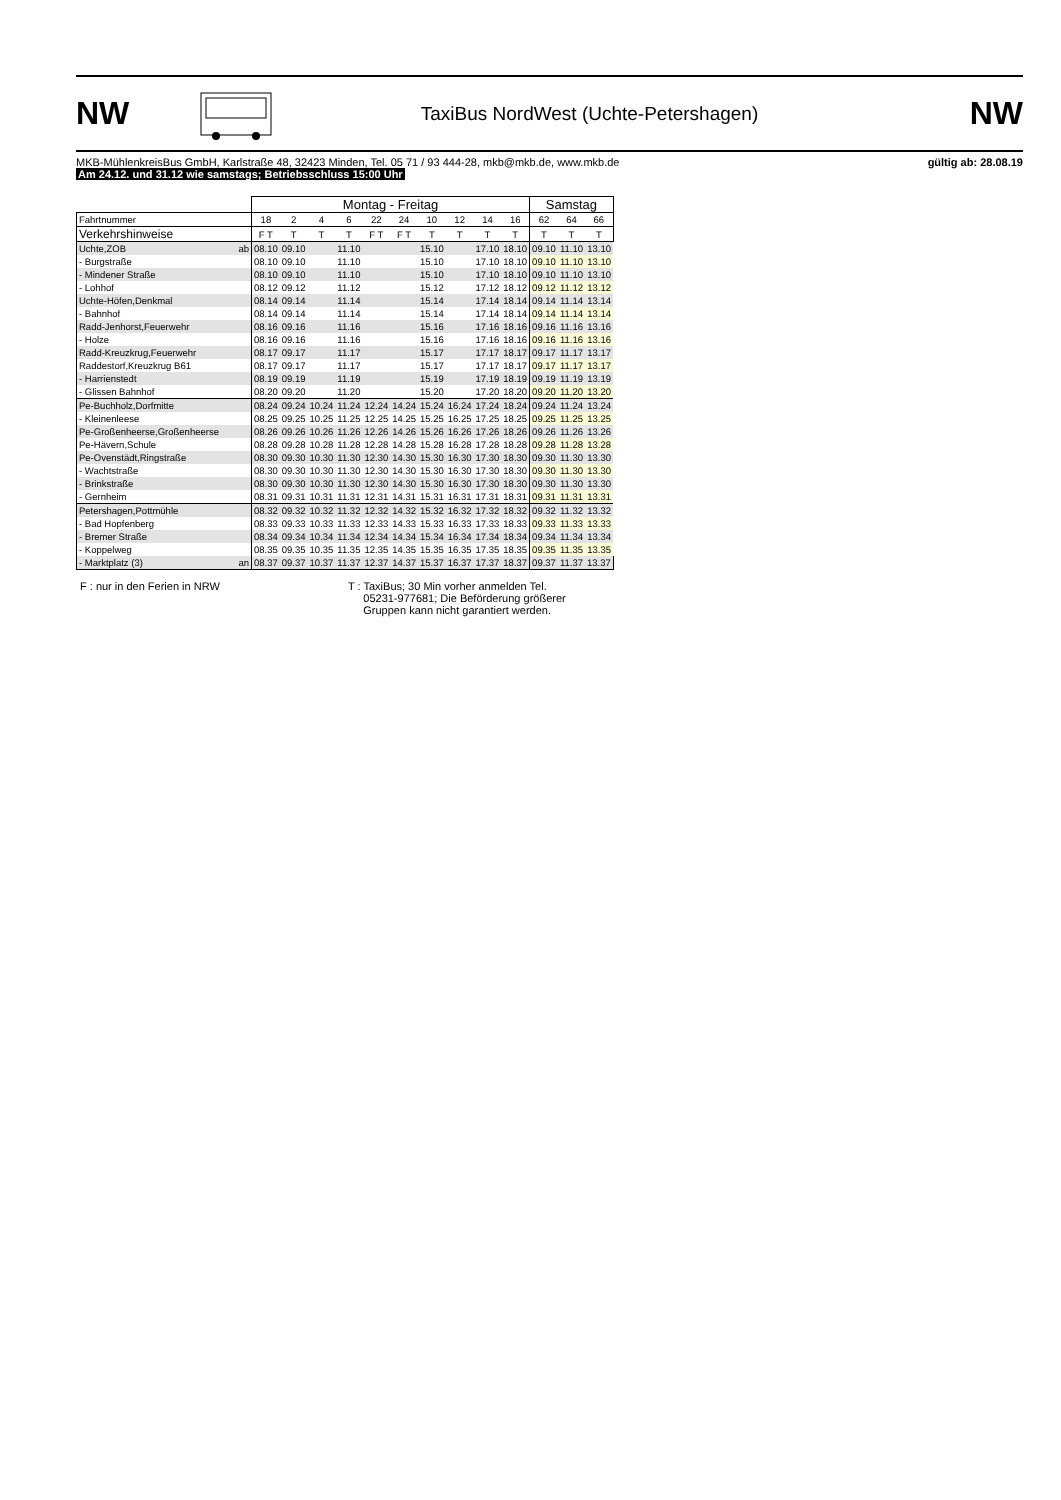NW
TaxiBus NordWest (Uchte-Petershagen)
NW
MKB-MühlenkreisBus GmbH, Karlstraße 48, 32423 Minden, Tel. 05 71 / 93 444-28, mkb@mkb.de, www.mkb.de
Am 24.12. und 31.12 wie samstags; Betriebsschluss 15:00 Uhr
gültig ab: 28.08.19
| | Montag - Freitag | | | | | | | | | | Samstag | | |
| Fahrtnummer | 18 | 2 | 4 | 6 | 22 | 24 | 10 | 12 | 14 | 16 | 62 | 64 | 66 |
| Verkehrshinweise | F T | T | T | T | F T | F T | T | T | T | T | T | T | T |
| Uchte,ZOB ab | 08.10 | 09.10 | | 11.10 | | | 15.10 | | 17.10 | 18.10 | 09.10 | 11.10 | 13.10 |
| - Burgstraße | 08.10 | 09.10 | | 11.10 | | | 15.10 | | 17.10 | 18.10 | 09.10 | 11.10 | 13.10 |
| - Mindener Straße | 08.10 | 09.10 | | 11.10 | | | 15.10 | | 17.10 | 18.10 | 09.10 | 11.10 | 13.10 |
| - Lohhof | 08.12 | 09.12 | | 11.12 | | | 15.12 | | 17.12 | 18.12 | 09.12 | 11.12 | 13.12 |
| Uchte-Höfen,Denkmal | 08.14 | 09.14 | | 11.14 | | | 15.14 | | 17.14 | 18.14 | 09.14 | 11.14 | 13.14 |
| - Bahnhof | 08.14 | 09.14 | | 11.14 | | | 15.14 | | 17.14 | 18.14 | 09.14 | 11.14 | 13.14 |
| Radd-Jenhorst,Feuerwehr | 08.16 | 09.16 | | 11.16 | | | 15.16 | | 17.16 | 18.16 | 09.16 | 11.16 | 13.16 |
| - Holze | 08.16 | 09.16 | | 11.16 | | | 15.16 | | 17.16 | 18.16 | 09.16 | 11.16 | 13.16 |
| Radd-Kreuzkrug,Feuerwehr | 08.17 | 09.17 | | 11.17 | | | 15.17 | | 17.17 | 18.17 | 09.17 | 11.17 | 13.17 |
| Raddestorf,Kreuzkrug B61 | 08.17 | 09.17 | | 11.17 | | | 15.17 | | 17.17 | 18.17 | 09.17 | 11.17 | 13.17 |
| - Harrienstedt | 08.19 | 09.19 | | 11.19 | | | 15.19 | | 17.19 | 18.19 | 09.19 | 11.19 | 13.19 |
| - Glissen Bahnhof | 08.20 | 09.20 | | 11.20 | | | 15.20 | | 17.20 | 18.20 | 09.20 | 11.20 | 13.20 |
| Pe-Buchholz,Dorfmitte | 08.24 | 09.24 | 10.24 | 11.24 | 12.24 | 14.24 | 15.24 | 16.24 | 17.24 | 18.24 | 09.24 | 11.24 | 13.24 |
| - Kleinenleese | 08.25 | 09.25 | 10.25 | 11.25 | 12.25 | 14.25 | 15.25 | 16.25 | 17.25 | 18.25 | 09.25 | 11.25 | 13.25 |
| Pe-Großenheerse,Großenheerse | 08.26 | 09.26 | 10.26 | 11.26 | 12.26 | 14.26 | 15.26 | 16.26 | 17.26 | 18.26 | 09.26 | 11.26 | 13.26 |
| Pe-Hävern,Schule | 08.28 | 09.28 | 10.28 | 11.28 | 12.28 | 14.28 | 15.28 | 16.28 | 17.28 | 18.28 | 09.28 | 11.28 | 13.28 |
| Pe-Ovenstädt,Ringstraße | 08.30 | 09.30 | 10.30 | 11.30 | 12.30 | 14.30 | 15.30 | 16.30 | 17.30 | 18.30 | 09.30 | 11.30 | 13.30 |
| - Wachtstraße | 08.30 | 09.30 | 10.30 | 11.30 | 12.30 | 14.30 | 15.30 | 16.30 | 17.30 | 18.30 | 09.30 | 11.30 | 13.30 |
| - Brinkstraße | 08.30 | 09.30 | 10.30 | 11.30 | 12.30 | 14.30 | 15.30 | 16.30 | 17.30 | 18.30 | 09.30 | 11.30 | 13.30 |
| - Gernheim | 08.31 | 09.31 | 10.31 | 11.31 | 12.31 | 14.31 | 15.31 | 16.31 | 17.31 | 18.31 | 09.31 | 11.31 | 13.31 |
| Petershagen,Pottmühle | 08.32 | 09.32 | 10.32 | 11.32 | 12.32 | 14.32 | 15.32 | 16.32 | 17.32 | 18.32 | 09.32 | 11.32 | 13.32 |
| - Bad Hopfenberg | 08.33 | 09.33 | 10.33 | 11.33 | 12.33 | 14.33 | 15.33 | 16.33 | 17.33 | 18.33 | 09.33 | 11.33 | 13.33 |
| - Bremer Straße | 08.34 | 09.34 | 10.34 | 11.34 | 12.34 | 14.34 | 15.34 | 16.34 | 17.34 | 18.34 | 09.34 | 11.34 | 13.34 |
| - Koppelweg | 08.35 | 09.35 | 10.35 | 11.35 | 12.35 | 14.35 | 15.35 | 16.35 | 17.35 | 18.35 | 09.35 | 11.35 | 13.35 |
| - Marktplatz (3) an | 08.37 | 09.37 | 10.37 | 11.37 | 12.37 | 14.37 | 15.37 | 16.37 | 17.37 | 18.37 | 09.37 | 11.37 | 13.37 |
F : nur in den Ferien in NRW T : TaxiBus; 30 Min vorher anmelden Tel.
05231-977681; Die Beförderung größerer
Gruppen kann nicht garantiert werden.